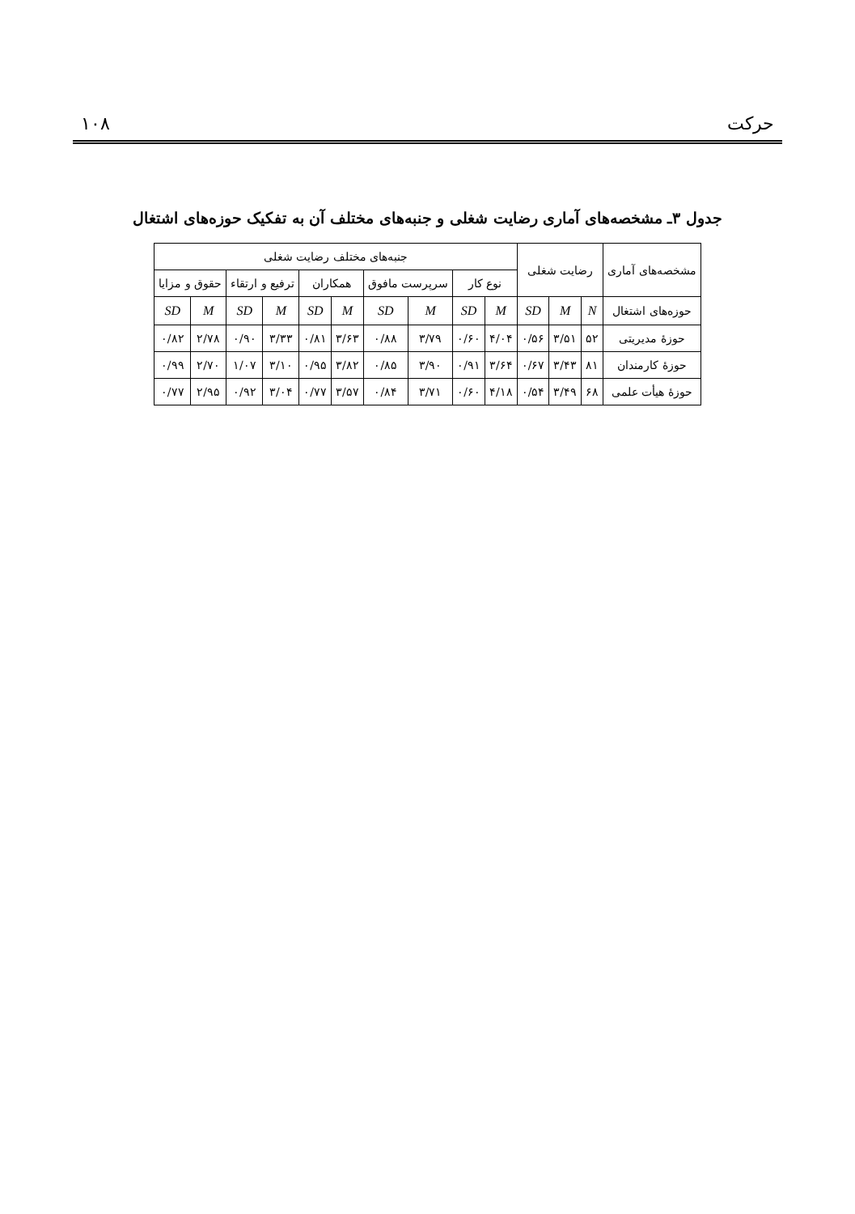حرکت ۱۰۸
جدول ۳ـ مشخصه‌های آماری رضایت شغلی و جنبه‌های مختلف آن به تفکیک حوزه‌های اشتغال
| مشخصه‌های آماری | رضایت شغلی | | | جنبه‌های مختلف رضایت شغلی | | | | | | | | | |
| --- | --- | --- | --- | --- | --- | --- | --- | --- | --- | --- | --- | --- | --- |
| | | | | نوع کار | | سرپرست مافوق | | همکاران | | ترفیع و ارتقاء | | حقوق و مزایا | |
| حوزه‌های اشتغال | N | M | SD | M | SD | M | SD | M | SD | M | SD | M | SD |
| حوزهٔ مدیریتی | ۵۲ | ۳/۵۱ | ۰/۵۶ | ۴/۰۴ | ۰/۶۰ | ۳/۷۹ | ۰/۸۸ | ۳/۶۳ | ۰/۸۱ | ۳/۳۳ | ۰/۹۰ | ۲/۷۸ | ۰/۸۲ |
| حوزهٔ کارمندان | ۸۱ | ۳/۴۳ | ۰/۶۷ | ۳/۶۴ | ۰/۹۱ | ۳/۹۰ | ۰/۸۵ | ۳/۸۲ | ۰/۹۵ | ۳/۱۰ | ۱/۰۷ | ۲/۷۰ | ۰/۹۹ |
| حوزهٔ هیأت علمی | ۶۸ | ۳/۴۹ | ۰/۵۴ | ۴/۱۸ | ۰/۶۰ | ۳/۷۱ | ۰/۸۴ | ۳/۵۷ | ۰/۷۷ | ۳/۰۴ | ۰/۹۲ | ۲/۹۵ | ۰/۷۷ |